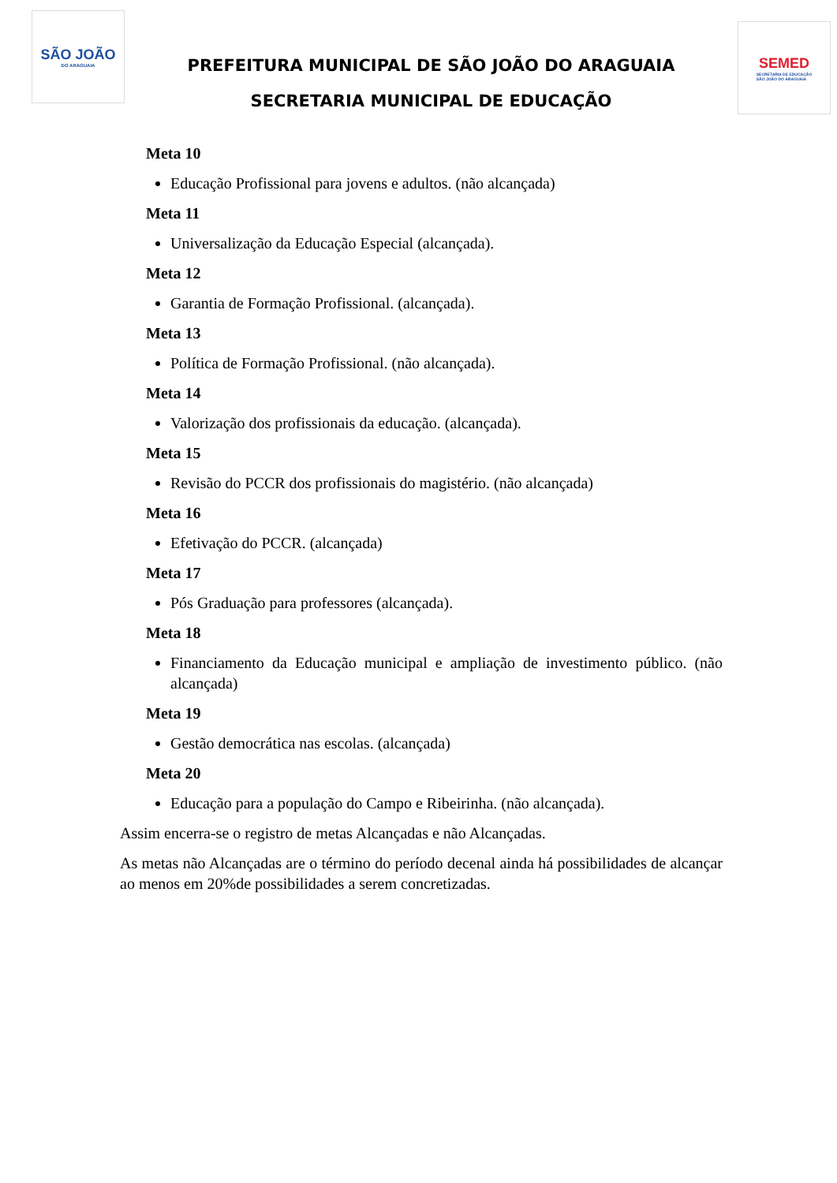SÃO JOÃO
DO ARAGUAIA
PREFEITURA MUNICIPAL DE SÃO JOÃO DO ARAGUAIA
SECRETARIA MUNICIPAL DE EDUCAÇÃO
SEMED
SECRETARIA DE EDUCAÇÃO
SÃO JOÃO DO ARAGUAIA
Meta 10
Educação Profissional para jovens e adultos. (não alcançada)
Meta 11
Universalização da Educação Especial (alcançada).
Meta 12
Garantia de Formação Profissional. (alcançada).
Meta 13
Política de Formação Profissional. (não alcançada).
Meta 14
Valorização dos profissionais da educação. (alcançada).
Meta 15
Revisão do PCCR dos profissionais do magistério. (não alcançada)
Meta 16
Efetivação do PCCR. (alcançada)
Meta 17
Pós Graduação para professores (alcançada).
Meta 18
Financiamento da Educação municipal e ampliação de investimento público. (não alcançada)
Meta 19
Gestão democrática nas escolas. (alcançada)
Meta 20
Educação para a população do Campo e Ribeirinha. (não alcançada).
Assim encerra-se o registro de metas Alcançadas e não Alcançadas.
As metas não Alcançadas are o término do período decenal ainda há possibilidades de alcançar ao menos em 20%de possibilidades a serem concretizadas.